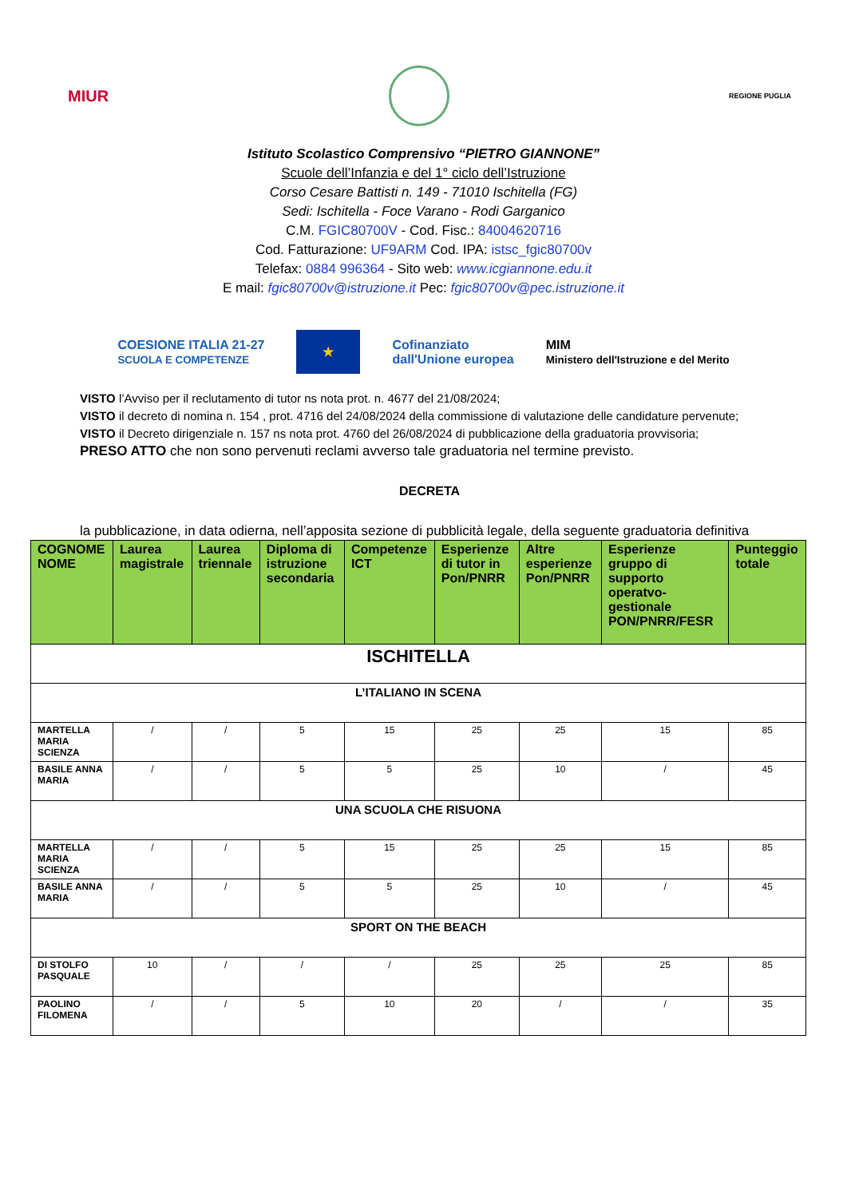MIUR
REGIONE PUGLIA
Istituto Scolastico Comprensivo “PIETRO GIANNONE”
Scuole dell’Infanzia e del 1° ciclo dell’Istruzione
Corso Cesare Battisti n. 149 - 71010 Ischitella (FG)
Sedi: Ischitella - Foce Varano - Rodi Garganico
C.M. FGIC80700V - Cod. Fisc.: 84004620716
Cod. Fatturazione: UF9ARM Cod. IPA: istsc_fgic80700v
Telefax: 0884 996364 - Sito web: www.icgiannone.edu.it
E mail: fgic80700v@istruzione.it Pec: fgic80700v@pec.istruzione.it
COESIONE ITALIA 21-27
SCUOLA E COMPETENZE
★
Cofinanziato
dall'Unione europea
MIM
Ministero dell'Istruzione e del Merito
VISTO l’Avviso per il reclutamento di tutor ns nota prot. n. 4677 del 21/08/2024;
VISTO il decreto di nomina n. 154 , prot. 4716 del 24/08/2024 della commissione di valutazione delle candidature pervenute;
VISTO il Decreto dirigenziale n. 157 ns nota prot. 4760 del 26/08/2024 di pubblicazione della graduatoria provvisoria;
PRESO ATTO che non sono pervenuti reclami avverso tale graduatoria nel termine previsto.
DECRETA
la pubblicazione, in data odierna, nell’apposita sezione di pubblicità legale, della seguente graduatoria definitiva
| COGNOME NOME | Laurea magistrale | Laurea triennale | Diploma di istruzione secondaria | Competenze ICT | Esperienze di tutor in Pon/PNRR | Altre esperienze Pon/PNRR | Esperienze gruppo di supporto operatvo-gestionale PON/PNRR/FESR | Punteggio totale |
| --- | --- | --- | --- | --- | --- | --- | --- | --- |
| ISCHITELLA | | | | | | | | |
| L’ITALIANO IN SCENA | | | | | | | | |
| MARTELLA MARIA SCIENZA | / | / | 5 | 15 | 25 | 25 | 15 | 85 |
| BASILE ANNA MARIA | / | / | 5 | 5 | 25 | 10 | / | 45 |
| UNA SCUOLA CHE RISUONA | | | | | | | | |
| MARTELLA MARIA SCIENZA | / | / | 5 | 15 | 25 | 25 | 15 | 85 |
| BASILE ANNA MARIA | / | / | 5 | 5 | 25 | 10 | / | 45 |
| SPORT ON THE BEACH | | | | | | | | |
| DI STOLFO PASQUALE | 10 | / | / | / | 25 | 25 | 25 | 85 |
| PAOLINO FILOMENA | / | / | 5 | 10 | 20 | / | / | 35 |